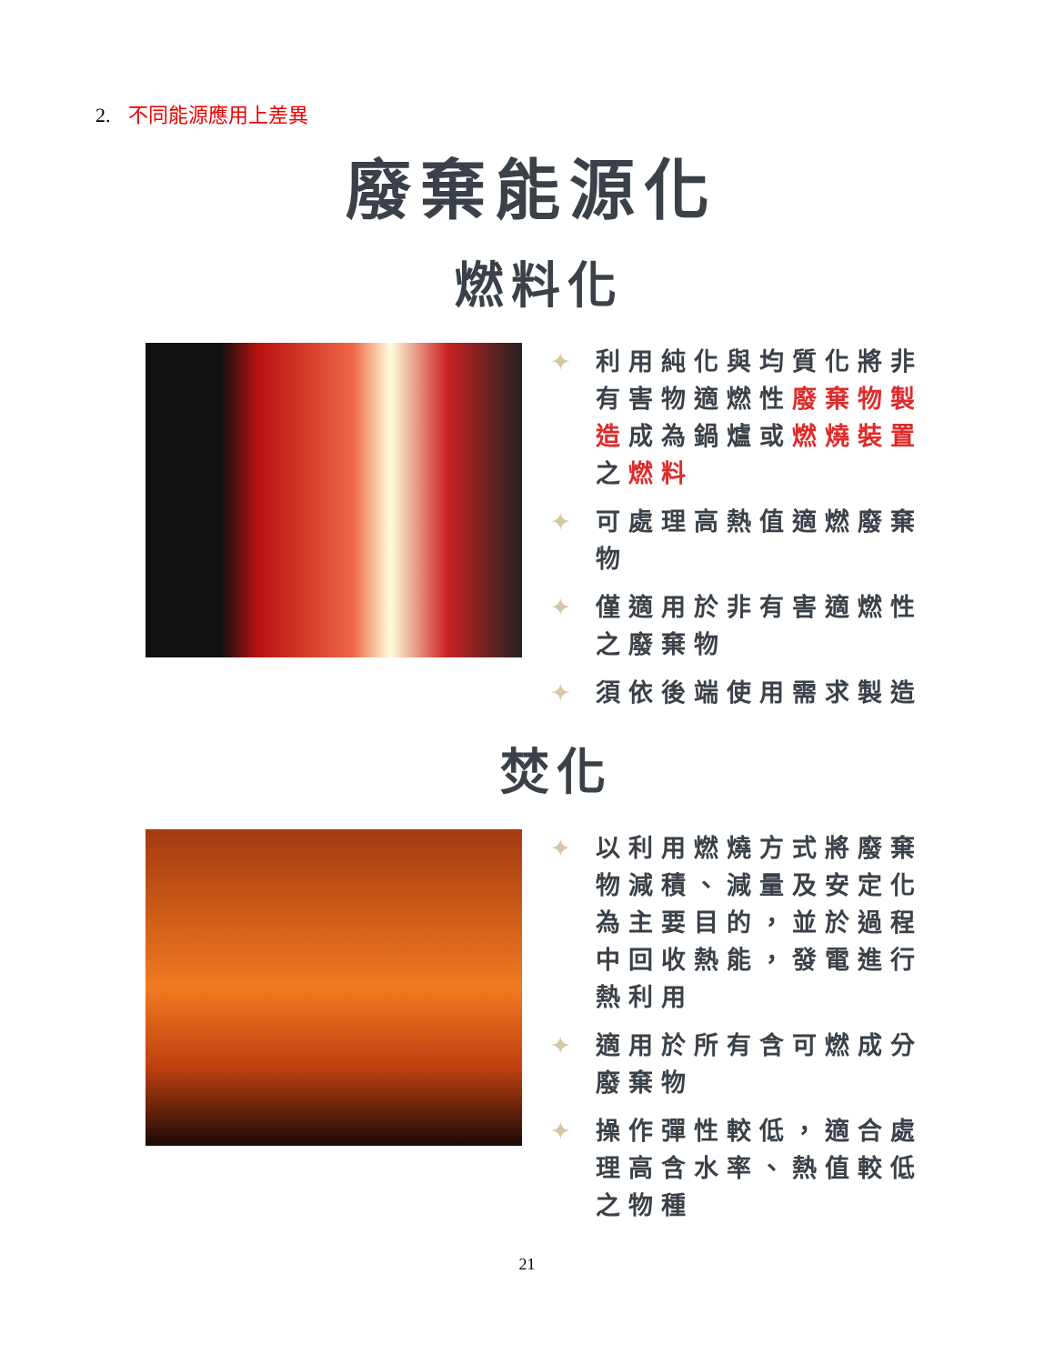2. 不同能源應用上差異
廢棄能源化
燃料化
✦ 利用純化與均質化將非有害物適燃性廢棄物製造成為鍋爐或燃燒裝置之燃料
✦ 可處理高熱值適燃廢棄物
✦ 僅適用於非有害適燃性之廢棄物
✦ 須依後端使用需求製造
焚化
✦ 以利用燃燒方式將廢棄物減積、減量及安定化為主要目的，並於過程中回收熱能，發電進行熱利用
✦ 適用於所有含可燃成分廢棄物
✦ 操作彈性較低，適合處理高含水率、熱值較低之物種
21